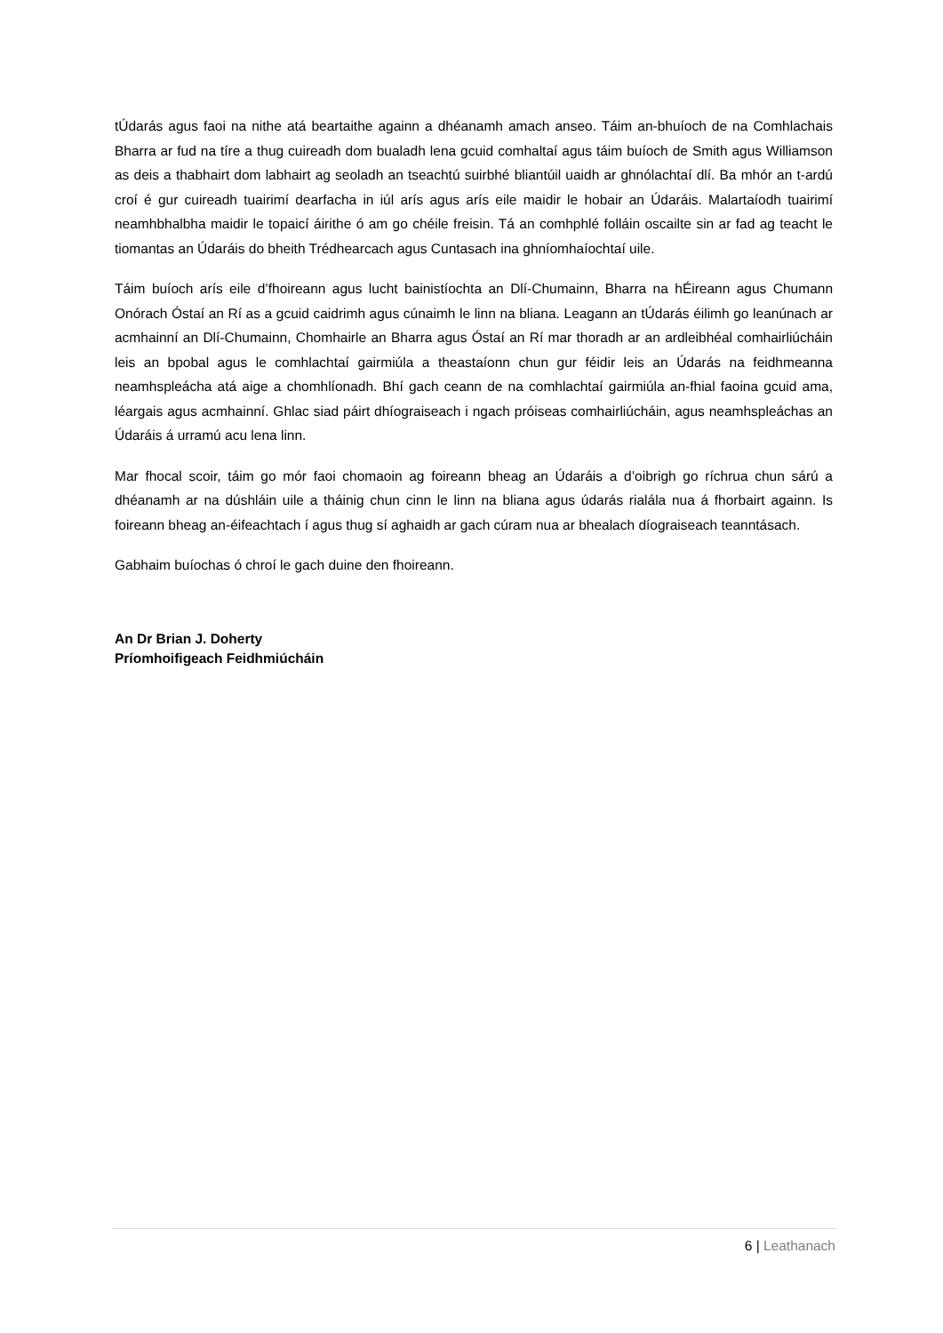tÚdarás agus faoi na nithe atá beartaithe againn a dhéanamh amach anseo. Táim an-bhuíoch de na Comhlachais Bharra ar fud na tíre a thug cuireadh dom bualadh lena gcuid comhaltaí agus táim buíoch de Smith agus Williamson as deis a thabhairt dom labhairt ag seoladh an tseachtú suirbhé bliantúil uaidh ar ghnólachtaí dlí. Ba mhór an t-ardú croí é gur cuireadh tuairimí dearfacha in iúl arís agus arís eile maidir le hobair an Údaráis. Malartaíodh tuairimí neamhbhalbha maidir le topaicí áirithe ó am go chéile freisin. Tá an comhphlé folláin oscailte sin ar fad ag teacht le tiomantas an Údaráis do bheith Trédhearcach agus Cuntasach ina ghníomhaíochtaí uile.
Táim buíoch arís eile d’fhoireann agus lucht bainistíochta an Dlí-Chumainn, Bharra na hÉireann agus Chumann Onórach Óstaí an Rí as a gcuid caidrimh agus cúnaimh le linn na bliana. Leagann an tÚdarás éilimh go leanúnach ar acmhainní an Dlí-Chumainn, Chomhairle an Bharra agus Óstaí an Rí mar thoradh ar an ardleibhéal comhairliúcháin leis an bpobal agus le comhlachtaí gairmiúla a theastaíonn chun gur féidir leis an Údarás na feidhmeanna neamhspleácha atá aige a chomhlíonadh. Bhí gach ceann de na comhlachtaí gairmiúla an-fhial faoina gcuid ama, léargais agus acmhainní. Ghlac siad páirt dhíograiseach i ngach próiseas comhairliúcháin, agus neamhspleáchas an Údaráis á urramú acu lena linn.
Mar fhocal scoir, táim go mór faoi chomaoin ag foireann bheag an Údaráis a d’oibrigh go ríchrua chun sárú a dhéanamh ar na dúshláin uile a tháinig chun cinn le linn na bliana agus údarás rialála nua á fhorbairt againn. Is foireann bheag an-éifeachtach í agus thug sí aghaidh ar gach cúram nua ar bhealach díograiseach teanntásach.
Gabhaim buíochas ó chroí le gach duine den fhoireann.
An Dr Brian J. Doherty
Príomhoifigeach Feidhmiúcháin
6 | Leathanach